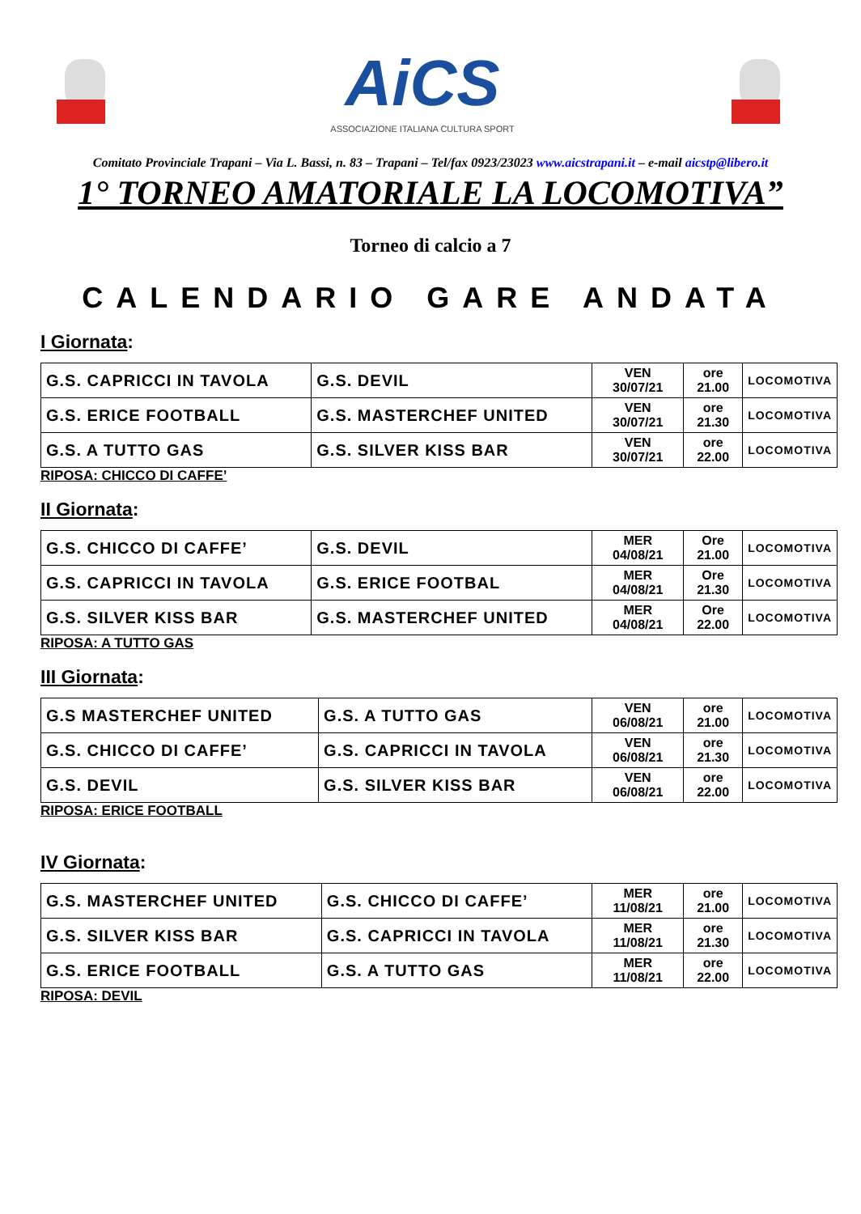AiCS
ASSOCIAZIONE ITALIANA CULTURA SPORT
Comitato Provinciale Trapani – Via L. Bassi, n. 83 – Trapani – Tel/fax 0923/23023 www.aicstrapani.it – e-mail aicstp@libero.it
1° TORNEO AMATORIALE LA LOCOMOTIVA”
Torneo di calcio a 7
CALENDARIO GARE ANDATA
I Giornata:
| G.S. CAPRICCI IN TAVOLA | G.S. DEVIL | VEN 30/07/21 | ore 21.00 | LOCOMOTIVA |
| G.S. ERICE FOOTBALL | G.S. MASTERCHEF UNITED | VEN 30/07/21 | ore 21.30 | LOCOMOTIVA |
| G.S. A TUTTO GAS | G.S. SILVER KISS BAR | VEN 30/07/21 | ore 22.00 | LOCOMOTIVA |
RIPOSA: CHICCO DI CAFFE’
II Giornata:
| G.S. CHICCO DI CAFFE’ | G.S. DEVIL | MER 04/08/21 | Ore 21.00 | LOCOMOTIVA |
| G.S. CAPRICCI IN TAVOLA | G.S. ERICE FOOTBAL | MER 04/08/21 | Ore 21.30 | LOCOMOTIVA |
| G.S. SILVER KISS BAR | G.S. MASTERCHEF UNITED | MER 04/08/21 | Ore 22.00 | LOCOMOTIVA |
RIPOSA: A TUTTO GAS
III Giornata:
| G.S MASTERCHEF UNITED | G.S. A TUTTO GAS | VEN 06/08/21 | ore 21.00 | LOCOMOTIVA |
| G.S. CHICCO DI CAFFE’ | G.S. CAPRICCI IN TAVOLA | VEN 06/08/21 | ore 21.30 | LOCOMOTIVA |
| G.S. DEVIL | G.S. SILVER KISS BAR | VEN 06/08/21 | ore 22.00 | LOCOMOTIVA |
RIPOSA: ERICE FOOTBALL
IV Giornata:
| G.S. MASTERCHEF UNITED | G.S. CHICCO DI CAFFE’ | MER 11/08/21 | ore 21.00 | LOCOMOTIVA |
| G.S. SILVER KISS BAR | G.S. CAPRICCI IN TAVOLA | MER 11/08/21 | ore 21.30 | LOCOMOTIVA |
| G.S. ERICE FOOTBALL | G.S. A TUTTO GAS | MER 11/08/21 | ore 22.00 | LOCOMOTIVA |
RIPOSA: DEVIL